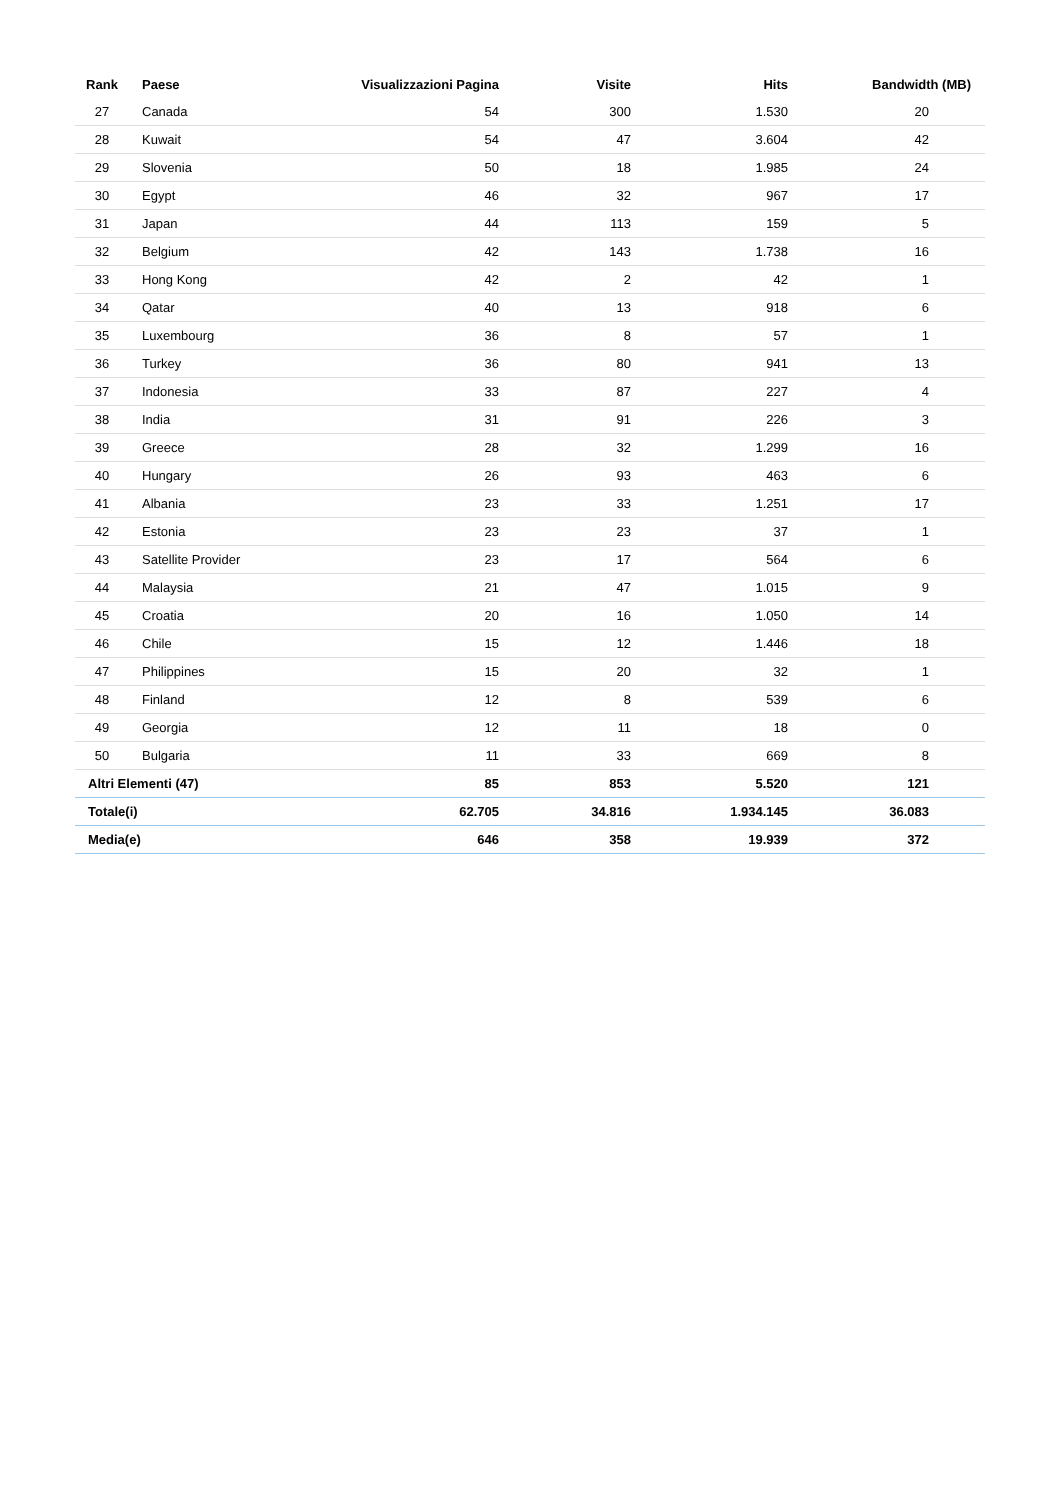| Rank | Paese | Visualizzazioni Pagina | Visite | Hits | Bandwidth (MB) |
| --- | --- | --- | --- | --- | --- |
| 27 | Canada | 54 | 300 | 1.530 | 20 |
| 28 | Kuwait | 54 | 47 | 3.604 | 42 |
| 29 | Slovenia | 50 | 18 | 1.985 | 24 |
| 30 | Egypt | 46 | 32 | 967 | 17 |
| 31 | Japan | 44 | 113 | 159 | 5 |
| 32 | Belgium | 42 | 143 | 1.738 | 16 |
| 33 | Hong Kong | 42 | 2 | 42 | 1 |
| 34 | Qatar | 40 | 13 | 918 | 6 |
| 35 | Luxembourg | 36 | 8 | 57 | 1 |
| 36 | Turkey | 36 | 80 | 941 | 13 |
| 37 | Indonesia | 33 | 87 | 227 | 4 |
| 38 | India | 31 | 91 | 226 | 3 |
| 39 | Greece | 28 | 32 | 1.299 | 16 |
| 40 | Hungary | 26 | 93 | 463 | 6 |
| 41 | Albania | 23 | 33 | 1.251 | 17 |
| 42 | Estonia | 23 | 23 | 37 | 1 |
| 43 | Satellite Provider | 23 | 17 | 564 | 6 |
| 44 | Malaysia | 21 | 47 | 1.015 | 9 |
| 45 | Croatia | 20 | 16 | 1.050 | 14 |
| 46 | Chile | 15 | 12 | 1.446 | 18 |
| 47 | Philippines | 15 | 20 | 32 | 1 |
| 48 | Finland | 12 | 8 | 539 | 6 |
| 49 | Georgia | 12 | 11 | 18 | 0 |
| 50 | Bulgaria | 11 | 33 | 669 | 8 |
| Altri Elementi (47) | | 85 | 853 | 5.520 | 121 |
| Totale(i) | | 62.705 | 34.816 | 1.934.145 | 36.083 |
| Media(e) | | 646 | 358 | 19.939 | 372 |